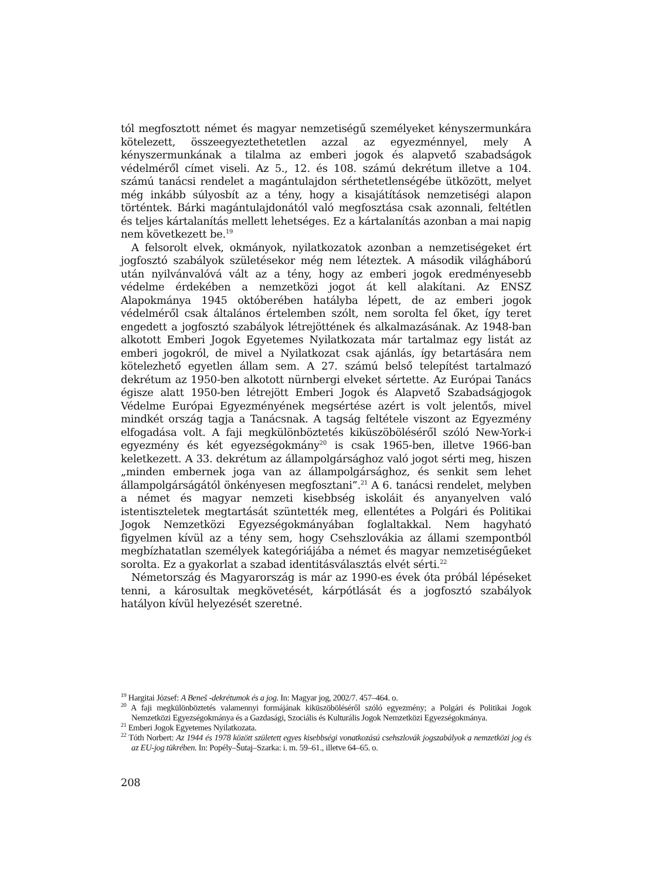tól megfosztott német és magyar nemzetiségű személyeket kényszermunkára kötelezett, összeegyeztethetetlen azzal az egyezménnyel, mely A kényszermunkának a tilalma az emberi jogok és alapvető szabadságok védelméről címet viseli. Az 5., 12. és 108. számú dekrétum illetve a 104. számú tanácsi rendelet a magántulajdon sérthetetlenségébe ütközött, melyet még inkább súlyosbít az a tény, hogy a kisajátítások nemzetiségi alapon történtek. Bárki magántulajdonától való megfosztása csak azonnali, feltétlen és teljes kártalanítás mellett lehetséges. Ez a kártalanítás azonban a mai napig nem következett be.<sup>19</sup>
A felsorolt elvek, okmányok, nyilatkozatok azonban a nemzetiségeket ért jogfosztó szabályok születésekor még nem léteztek. A második világháború után nyilvánvalóvá vált az a tény, hogy az emberi jogok eredményesebb védelme érdekében a nemzetközi jogot át kell alakítani. Az ENSZ Alapokmánya 1945 októberében hatályba lépett, de az emberi jogok védelméről csak általános értelemben szólt, nem sorolta fel őket, így teret engedett a jogfosztó szabályok létrejöttének és alkalmazásának. Az 1948-ban alkotott Emberi Jogok Egyetemes Nyilatkozata már tartalmaz egy listát az emberi jogokról, de mivel a Nyilatkozat csak ajánlás, így betartására nem kötelezhető egyetlen állam sem. A 27. számú belső telepítést tartalmazó dekrétum az 1950-ben alkotott nürnbergi elveket sértette. Az Európai Tanács égisze alatt 1950-ben létrejött Emberi Jogok és Alapvető Szabadságjogok Védelme Európai Egyezményének megsértése azért is volt jelentős, mivel mindkét ország tagja a Tanácsnak. A tagság feltétele viszont az Egyezmény elfogadása volt. A faji megkülönböztetés kiküszöböléséről szóló New-York-i egyezmény és két egyezségokmány<sup>20</sup> is csak 1965-ben, illetve 1966-ban keletkezett. A 33. dekrétum az állampolgársághoz való jogot sérti meg, hiszen „minden embernek joga van az állampolgársághoz, és senkit sem lehet állampolgárságától önkényesen megfosztani”.<sup>21</sup> A 6. tanácsi rendelet, melyben a német és magyar nemzeti kisebbség iskoláit és anyanyelven való istentiszteletek megtartását szüntették meg, ellentétes a Polgári és Politikai Jogok Nemzetközi Egyezségokmányában foglaltakkal. Nem hagyható figyelmen kívül az a tény sem, hogy Csehszlovákia az állami szempontból megbízhatatlan személyek kategóriájába a német és magyar nemzetiségűeket sorolta. Ez a gyakorlat a szabad identitásválasztás elvét sérti.<sup>22</sup>
Németország és Magyarország is már az 1990-es évek óta próbál lépéseket tenni, a károsultak megkövetését, kárpótlását és a jogfosztó szabályok hatályon kívül helyezését szeretné.
<sup>19</sup> Hargitai József: A Beneš -dekrétumok és a jog. In: Magyar jog, 2002/7. 457–464. o.
<sup>20</sup> A faji megkülönböztetés valamennyi formájának kiküszöböléséről szóló egyezmény; a Polgári és Politikai Jogok Nemzetközi Egyezségokmánya és a Gazdasági, Szociális és Kulturális Jogok Nemzetközi Egyezségokmánya.
<sup>21</sup> Emberi Jogok Egyetemes Nyilatkozata.
<sup>22</sup> Tóth Norbert: Az 1944 és 1978 között született egyes kisebbségi vonatkozású csehszlovák jogszabályok a nemzetközi jog és az EU-jog tükrében. In: Popély–Šutaj–Szarka: i. m. 59–61., illetve 64–65. o.
208